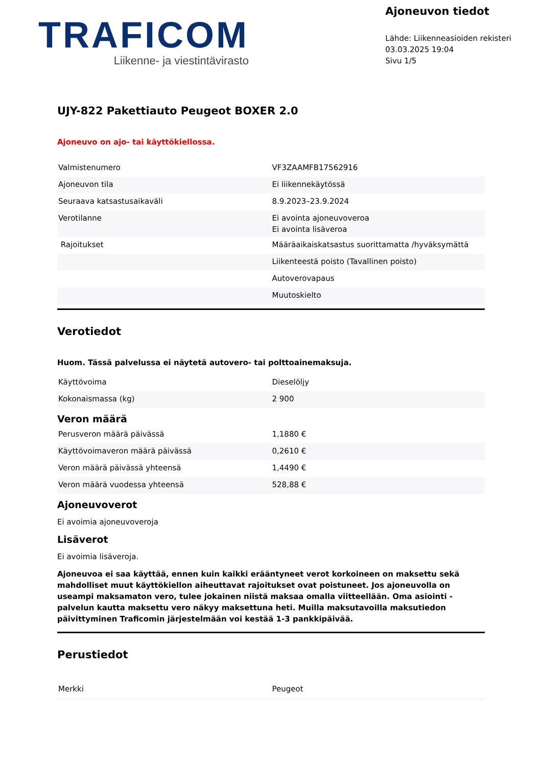TRAFICOM
Liikenne- ja viestintävirasto
Ajoneuvon tiedot
Lähde: Liikenneasioiden rekisteri
03.03.2025 19:04
Sivu 1/5
UJY-822 Pakettiauto Peugeot BOXER 2.0
Ajoneuvo on ajo- tai käyttökiellossa.
| Valmistenumero | VF3ZAAMFB17562916 |
| Ajoneuvon tila | Ei liikennekäytössä |
| Seuraava katsastusaikaväli | 8.9.2023–23.9.2024 |
| Verotilanne | Ei avointa ajoneuvoveroa Ei avointa lisäveroa |
| Rajoitukset | Määräaikaiskatsastus suorittamatta /hyväksymättä |
| | Liikenteestä poisto (Tavallinen poisto) |
| | Autoverovapaus |
| | Muutoskielto |
Verotiedot
Huom. Tässä palvelussa ei näytetä autovero- tai polttoainemaksuja.
| Käyttövoima | Dieselöljy |
| Kokonaismassa (kg) | 2 900 |
Veron määrä
| Perusveron määrä päivässä | 1,1880 € |
| Käyttövoimaveron määrä päivässä | 0,2610 € |
| Veron määrä päivässä yhteensä | 1,4490 € |
| Veron määrä vuodessa yhteensä | 528,88 € |
Ajoneuvoverot
Ei avoimia ajoneuvoveroja
Lisäverot
Ei avoimia lisäveroja.
Ajoneuvoa ei saa käyttää, ennen kuin kaikki erääntyneet verot korkoineen on maksettu sekä mahdolliset muut käyttökiellon aiheuttavat rajoitukset ovat poistuneet. Jos ajoneuvolla on useampi maksamaton vero, tulee jokainen niistä maksaa omalla viitteellään. Oma asiointi -palvelun kautta maksettu vero näkyy maksettuna heti. Muilla maksutavoilla maksutiedon päivittyminen Traficomin järjestelmään voi kestää 1-3 pankkipäivää.
Perustiedot
| Merkki | Peugeot |